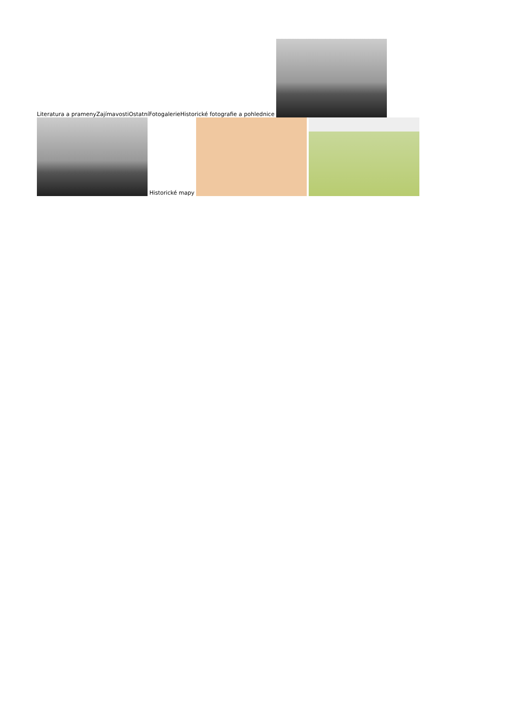Literatura a prameny Zajímavosti Ostatní Fotogalerie Historické fotografie a pohlednice
Historické mapy